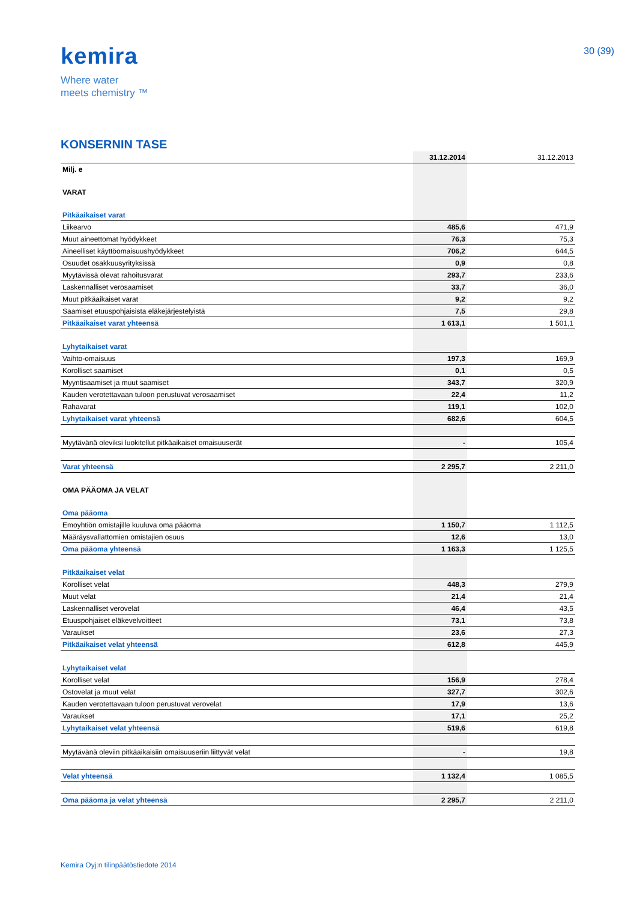kemira
Where water
meets chemistry ™
30 (39)
KONSERNIN TASE
| | 31.12.2014 | | 31.12.2013 |
| Milj. e | | | |
| VARAT | | | |
| Pitkäaikaiset varat | | | |
| Liikearvo | 485,6 | | 471,9 |
| Muut aineettomat hyödykkeet | 76,3 | | 75,3 |
| Aineelliset käyttöomaisuushyödykkeet | 706,2 | | 644,5 |
| Osuudet osakkuusyrityksissä | 0,9 | | 0,8 |
| Myytävissä olevat rahoitusvarat | 293,7 | | 233,6 |
| Laskennalliset verosaamiset | 33,7 | | 36,0 |
| Muut pitkäaikaiset varat | 9,2 | | 9,2 |
| Saamiset etuuspohjaisista eläkejärjestelyistä | 7,5 | | 29,8 |
| Pitkäaikaiset varat yhteensä | 1 613,1 | | 1 501,1 |
| Lyhytaikaiset varat | | | |
| Vaihto-omaisuus | 197,3 | | 169,9 |
| Korolliset saamiset | 0,1 | | 0,5 |
| Myyntisaamiset ja muut saamiset | 343,7 | | 320,9 |
| Kauden verotettavaan tuloon perustuvat verosaamiset | 22,4 | | 11,2 |
| Rahavarat | 119,1 | | 102,0 |
| Lyhytaikaiset varat yhteensä | 682,6 | | 604,5 |
| Myytävänä oleviksi luokitellut pitkäaikaiset omaisuuserät | - | | 105,4 |
| Varat yhteensä | 2 295,7 | | 2 211,0 |
| OMA PÄÄOMA JA VELAT | | | |
| Oma pääoma | | | |
| Emoyhtiön omistajille kuuluva oma pääoma | 1 150,7 | | 1 112,5 |
| Määräysvallattomien omistajien osuus | 12,6 | | 13,0 |
| Oma pääoma yhteensä | 1 163,3 | | 1 125,5 |
| Pitkäaikaiset velat | | | |
| Korolliset velat | 448,3 | | 279,9 |
| Muut velat | 21,4 | | 21,4 |
| Laskennalliset verovelat | 46,4 | | 43,5 |
| Etuuspohjaiset eläkevelvoitteet | 73,1 | | 73,8 |
| Varaukset | 23,6 | | 27,3 |
| Pitkäaikaiset velat yhteensä | 612,8 | | 445,9 |
| Lyhytaikaiset velat | | | |
| Korolliset velat | 156,9 | | 278,4 |
| Ostovelat ja muut velat | 327,7 | | 302,6 |
| Kauden verotettavaan tuloon perustuvat verovelat | 17,9 | | 13,6 |
| Varaukset | 17,1 | | 25,2 |
| Lyhytaikaiset velat yhteensä | 519,6 | | 619,8 |
| Myytävänä oleviin pitkäaikaisiin omaisuuseriin liittyvät velat | - | | 19,8 |
| Velat yhteensä | 1 132,4 | | 1 085,5 |
| Oma pääoma ja velat yhteensä | 2 295,7 | | 2 211,0 |
Kemira Oyj:n tilinpäätöstiedote 2014